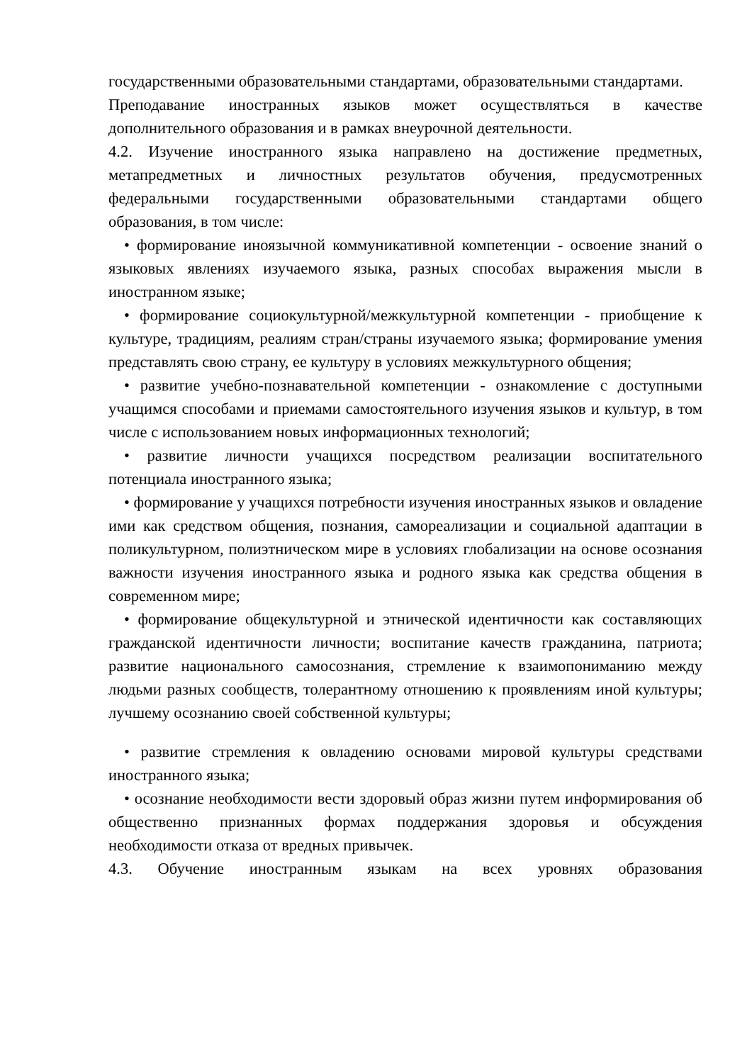государственными образовательными стандартами, образовательными стандартами.
Преподавание иностранных языков может осуществляться в качестве дополнительного образования и в рамках внеурочной деятельности.
4.2. Изучение иностранного языка направлено на достижение предметных, метапредметных и личностных результатов обучения, предусмотренных федеральными государственными образовательными стандартами общего образования, в том числе:
• формирование иноязычной коммуникативной компетенции - освоение знаний о языковых явлениях изучаемого языка, разных способах выражения мысли в иностранном языке;
• формирование социокультурной/межкультурной компетенции - приобщение к культуре, традициям, реалиям стран/страны изучаемого языка; формирование умения представлять свою страну, ее культуру в условиях межкультурного общения;
• развитие учебно-познавательной компетенции - ознакомление с доступными учащимся способами и приемами самостоятельного изучения языков и культур, в том числе с использованием новых информационных технологий;
• развитие личности учащихся посредством реализации воспитательного потенциала иностранного языка;
• формирование у учащихся потребности изучения иностранных языков и овладение ими как средством общения, познания, самореализации и социальной адаптации в поликультурном, полиэтническом мире в условиях глобализации на основе осознания важности изучения иностранного языка и родного языка как средства общения в современном мире;
• формирование общекультурной и этнической идентичности как составляющих гражданской идентичности личности; воспитание качеств гражданина, патриота; развитие национального самосознания, стремление к взаимопониманию между людьми разных сообществ, толерантному отношению к проявлениям иной культуры; лучшему осознанию своей собственной культуры;
• развитие стремления к овладению основами мировой культуры средствами иностранного языка;
• осознание необходимости вести здоровый образ жизни путем информирования об общественно признанных формах поддержания здоровья и обсуждения необходимости отказа от вредных привычек.
4.3. Обучение иностранным языкам на всех уровнях образования